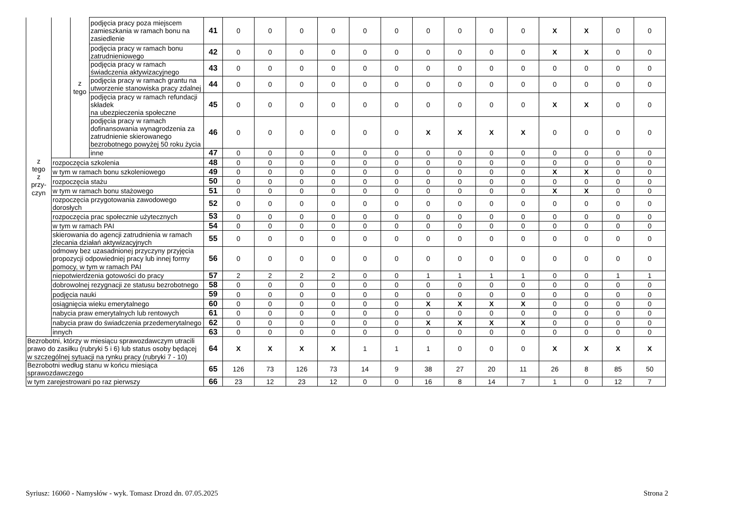| z tego z przy- czyn | | z tego | podjęcia pracy poza miejscem zamieszkania w ramach bonu na zasiedlenie | 41 | 0 | 0 | 0 | 0 | 0 | 0 | 0 | 0 | 0 | 0 | X | X | 0 | 0 |
| | | | podjęcia pracy w ramach bonu zatrudnieniowego | 42 | 0 | 0 | 0 | 0 | 0 | 0 | 0 | 0 | 0 | 0 | X | X | 0 | 0 |
| | | | podjęcia pracy w ramach świadczenia aktywizacyjnego | 43 | 0 | 0 | 0 | 0 | 0 | 0 | 0 | 0 | 0 | 0 | 0 | 0 | 0 | 0 |
| | | | podjęcia pracy w ramach grantu na utworzenie stanowiska pracy zdalnej | 44 | 0 | 0 | 0 | 0 | 0 | 0 | 0 | 0 | 0 | 0 | 0 | 0 | 0 | 0 |
| | | | podjęcia pracy w ramach refundacji składek na ubezpieczenia społeczne | 45 | 0 | 0 | 0 | 0 | 0 | 0 | 0 | 0 | 0 | 0 | X | X | 0 | 0 |
| | | | podjęcia pracy w ramach dofinansowania wynagrodzenia za zatrudnienie skierowanego bezrobotnego powyżej 50 roku życia | 46 | 0 | 0 | 0 | 0 | 0 | 0 | X | X | X | X | 0 | 0 | 0 | 0 |
| | | | inne | 47 | 0 | 0 | 0 | 0 | 0 | 0 | 0 | 0 | 0 | 0 | 0 | 0 | 0 | 0 |
| | rozpoczęcia szkolenia | | | 48 | 0 | 0 | 0 | 0 | 0 | 0 | 0 | 0 | 0 | 0 | 0 | 0 | 0 | 0 |
| | w tym w ramach bonu szkoleniowego | | | 49 | 0 | 0 | 0 | 0 | 0 | 0 | 0 | 0 | 0 | 0 | X | X | 0 | 0 |
| | rozpoczęcia stażu | | | 50 | 0 | 0 | 0 | 0 | 0 | 0 | 0 | 0 | 0 | 0 | 0 | 0 | 0 | 0 |
| | w tym w ramach bonu stażowego | | | 51 | 0 | 0 | 0 | 0 | 0 | 0 | 0 | 0 | 0 | 0 | X | X | 0 | 0 |
| | rozpoczęcia przygotowania zawodowego dorosłych | | | 52 | 0 | 0 | 0 | 0 | 0 | 0 | 0 | 0 | 0 | 0 | 0 | 0 | 0 | 0 |
| | rozpoczęcia prac społecznie użytecznych | | | 53 | 0 | 0 | 0 | 0 | 0 | 0 | 0 | 0 | 0 | 0 | 0 | 0 | 0 | 0 |
| | w tym w ramach PAI | | | 54 | 0 | 0 | 0 | 0 | 0 | 0 | 0 | 0 | 0 | 0 | 0 | 0 | 0 | 0 |
| | skierowania do agencji zatrudnienia w ramach zlecania działań aktywizacyjnych | | | 55 | 0 | 0 | 0 | 0 | 0 | 0 | 0 | 0 | 0 | 0 | 0 | 0 | 0 | 0 |
| | odmowy bez uzasadnionej przyczyny przyjęcia propozycji odpowiedniej pracy lub innej formy pomocy, w tym w ramach PAI | | | 56 | 0 | 0 | 0 | 0 | 0 | 0 | 0 | 0 | 0 | 0 | 0 | 0 | 0 | 0 |
| | niepotwierdzenia gotowości do pracy | | | 57 | 2 | 2 | 2 | 2 | 0 | 0 | 1 | 1 | 1 | 1 | 0 | 0 | 1 | 1 |
| | dobrowolnej rezygnacji ze statusu bezrobotnego | | | 58 | 0 | 0 | 0 | 0 | 0 | 0 | 0 | 0 | 0 | 0 | 0 | 0 | 0 | 0 |
| | podjęcia nauki | | | 59 | 0 | 0 | 0 | 0 | 0 | 0 | 0 | 0 | 0 | 0 | 0 | 0 | 0 | 0 |
| | osiągnięcia wieku emerytalnego | | | 60 | 0 | 0 | 0 | 0 | 0 | 0 | X | X | X | X | 0 | 0 | 0 | 0 |
| | nabycia praw emerytalnych lub rentowych | | | 61 | 0 | 0 | 0 | 0 | 0 | 0 | 0 | 0 | 0 | 0 | 0 | 0 | 0 | 0 |
| | nabycia praw do świadczenia przedemerytalnego | | | 62 | 0 | 0 | 0 | 0 | 0 | 0 | X | X | X | X | 0 | 0 | 0 | 0 |
| | innych | | | 63 | 0 | 0 | 0 | 0 | 0 | 0 | 0 | 0 | 0 | 0 | 0 | 0 | 0 | 0 |
| Bezrobotni, którzy w miesiącu sprawozdawczym utracili prawo do zasiłku (rubryki 5 i 6) lub status osoby będącej w szczególnej sytuacji na rynku pracy (rubryki 7 - 10) | | | | 64 | X | X | X | X | 1 | 1 | 1 | 0 | 0 | 0 | X | X | X | X |
| Bezrobotni według stanu w końcu miesiąca sprawozdawczego | | | | 65 | 126 | 73 | 126 | 73 | 14 | 9 | 38 | 27 | 20 | 11 | 26 | 8 | 85 | 50 |
| w tym zarejestrowani po raz pierwszy | | | | 66 | 23 | 12 | 23 | 12 | 0 | 0 | 16 | 8 | 14 | 7 | 1 | 0 | 12 | 7 |
Syriusz: 16060 - Namysłów - wyk. Tomasz Drozd dn. 07.05.2025 Strona 2